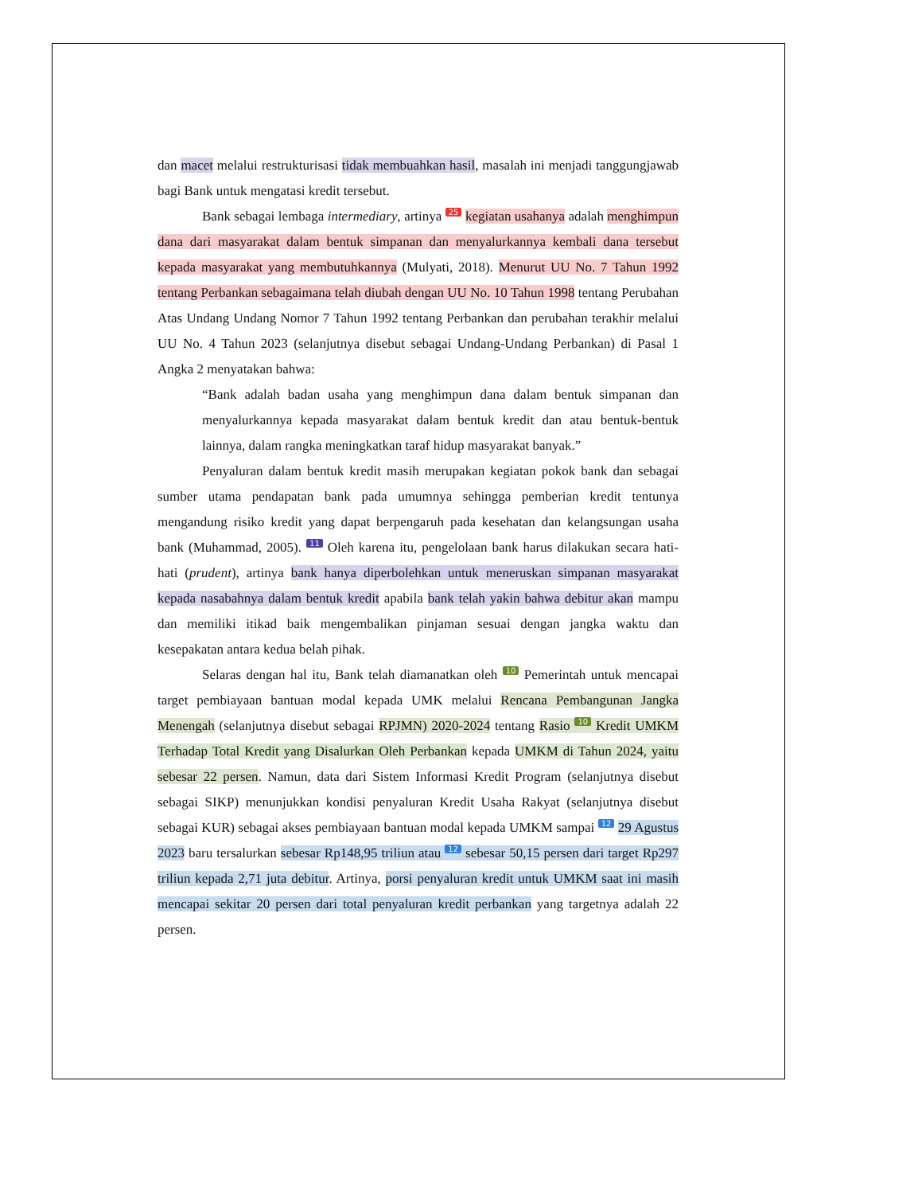dan macet melalui restrukturisasi tidak membuahkan hasil, masalah ini menjadi tanggungjawab bagi Bank untuk mengatasi kredit tersebut.
Bank sebagai lembaga intermediary, artinya 25 kegiatan usahanya adalah menghimpun dana dari masyarakat dalam bentuk simpanan dan menyalurkannya kembali dana tersebut kepada masyarakat yang membutuhkannya (Mulyati, 2018). Menurut UU No. 7 Tahun 1992 tentang Perbankan sebagaimana telah diubah dengan UU No. 10 Tahun 1998 tentang Perubahan Atas Undang Undang Nomor 7 Tahun 1992 tentang Perbankan dan perubahan terakhir melalui UU No. 4 Tahun 2023 (selanjutnya disebut sebagai Undang-Undang Perbankan) di Pasal 1 Angka 2 menyatakan bahwa:
“Bank adalah badan usaha yang menghimpun dana dalam bentuk simpanan dan menyalurkannya kepada masyarakat dalam bentuk kredit dan atau bentuk-bentuk lainnya, dalam rangka meningkatkan taraf hidup masyarakat banyak.”
Penyaluran dalam bentuk kredit masih merupakan kegiatan pokok bank dan sebagai sumber utama pendapatan bank pada umumnya sehingga pemberian kredit tentunya mengandung risiko kredit yang dapat berpengaruh pada kesehatan dan kelangsungan usaha bank (Muhammad, 2005). 11 Oleh karena itu, pengelolaan bank harus dilakukan secara hati-hati (prudent), artinya bank hanya diperbolehkan untuk meneruskan simpanan masyarakat kepada nasabahnya dalam bentuk kredit apabila bank telah yakin bahwa debitur akan mampu dan memiliki itikad baik mengembalikan pinjaman sesuai dengan jangka waktu dan kesepakatan antara kedua belah pihak.
Selaras dengan hal itu, Bank telah diamanatkan oleh 10 Pemerintah untuk mencapai target pembiayaan bantuan modal kepada UMK melalui Rencana Pembangunan Jangka Menengah (selanjutnya disebut sebagai RPJMN) 2020-2024 tentang Rasio 10 Kredit UMKM Terhadap Total Kredit yang Disalurkan Oleh Perbankan kepada UMKM di Tahun 2024, yaitu sebesar 22 persen. Namun, data dari Sistem Informasi Kredit Program (selanjutnya disebut sebagai SIKP) menunjukkan kondisi penyaluran Kredit Usaha Rakyat (selanjutnya disebut sebagai KUR) sebagai akses pembiayaan bantuan modal kepada UMKM sampai 12 29 Agustus 2023 baru tersalurkan sebesar Rp148,95 triliun atau 12 sebesar 50,15 persen dari target Rp297 triliun kepada 2,71 juta debitur. Artinya, porsi penyaluran kredit untuk UMKM saat ini masih mencapai sekitar 20 persen dari total penyaluran kredit perbankan yang targetnya adalah 22 persen.